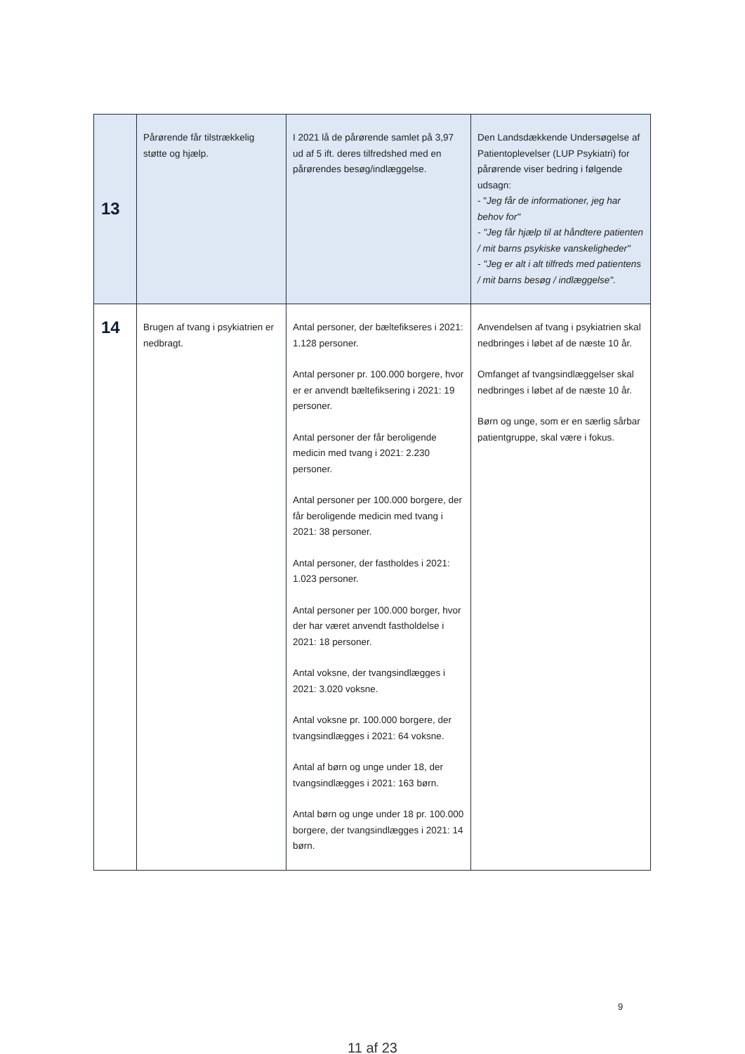| 13 | Pårørende får tilstrækkelig støtte og hjælp. | I 2021 lå de pårørende samlet på 3,97 ud af 5 ift. deres tilfredshed med en pårørendes besøg/indlæggelse. | Den Landsdækkende Undersøgelse af Patientoplevelser (LUP Psykiatri) for pårørende viser bedring i følgende udsagn: - " Jeg får de informationer, jeg har behov for" - "Jeg får hjælp til at håndtere patienten / mit barns psykiske vanskeligheder" - "Jeg er alt i alt tilfreds med patientens / mit barns besøg / indlæggelse". |
| 14 | Brugen af tvang i psykiatrien er nedbragt. | Antal personer, der bæltefikseres i 2021: 1.128 personer. Antal personer pr. 100.000 borgere, hvor er er anvendt bæltefiksering i 2021: 19 personer. Antal personer der får beroligende medicin med tvang i 2021: 2.230 personer. Antal personer per 100.000 borgere, der får beroligende medicin med tvang i 2021: 38 personer. Antal personer, der fastholdes i 2021: 1.023 personer. Antal personer per 100.000 borger, hvor der har været anvendt fastholdelse i 2021: 18 personer. Antal voksne, der tvangsindlægges i 2021: 3.020 voksne. Antal voksne pr. 100.000 borgere, der tvangsindlægges i 2021: 64 voksne. Antal af børn og unge under 18, der tvangsindlægges i 2021: 163 børn. Antal børn og unge under 18 pr. 100.000 borgere, der tvangsindlægges i 2021: 14 børn. | Anvendelsen af tvang i psykiatrien skal nedbringes i løbet af de næste 10 år. Omfanget af tvangsindlæggelser skal nedbringes i løbet af de næste 10 år. Børn og unge, som er en særlig sårbar patientgruppe, skal være i fokus. |
9
11 af 23